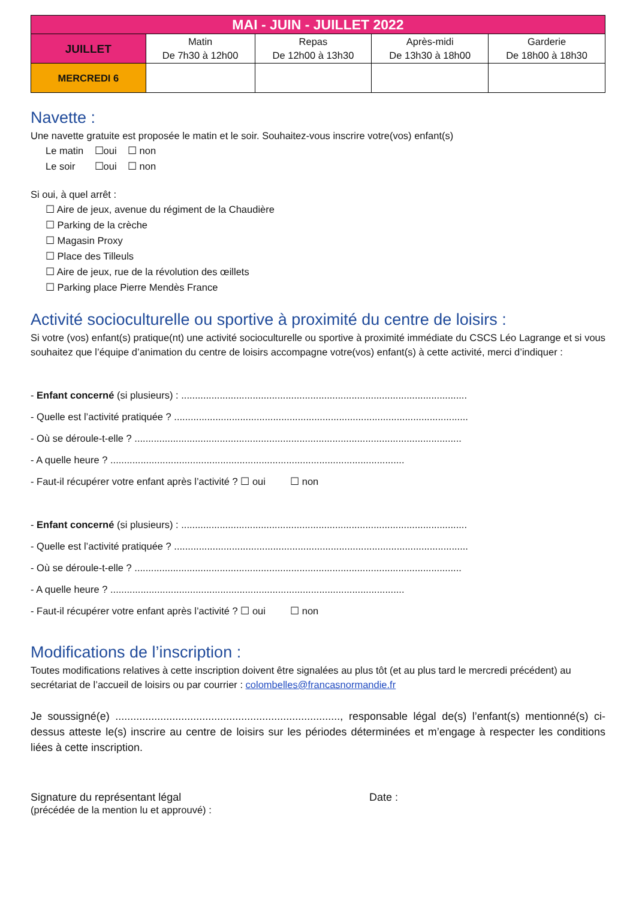| MAI - JUIN - JUILLET 2022 | | | | |
| --- | --- | --- | --- | --- |
| JUILLET | Matin De 7h30 à 12h00 | Repas De 12h00 à 13h30 | Après-midi De 13h30 à 18h00 | Garderie De 18h00 à 18h30 |
| MERCREDI 6 | | | | |
Navette :
Une navette gratuite est proposée le matin et le soir. Souhaitez-vous inscrire votre(vos) enfant(s)
Le matin ☐oui ☐ non
Le soir ☐oui ☐ non
Si oui, à quel arrêt :
☐ Aire de jeux, avenue du régiment de la Chaudière
☐ Parking de la crèche
☐ Magasin Proxy
☐ Place des Tilleuls
☐ Aire de jeux, rue de la révolution des œillets
☐ Parking place Pierre Mendès France
Activité socioculturelle ou sportive à proximité du centre de loisirs :
Si votre (vos) enfant(s) pratique(nt) une activité socioculturelle ou sportive à proximité immédiate du CSCS Léo Lagrange et si vous souhaitez que l’équipe d’animation du centre de loisirs accompagne votre(vos) enfant(s) à cette activité, merci d’indiquer :
- Enfant concerné (si plusieurs) : ........................................................................................................
- Quelle est l’activité pratiquée ? ...........................................................................................................
- Où se déroule-t-elle ? .......................................................................................................................
- A quelle heure ? ...........................................................................................................
- Faut-il récupérer votre enfant après l’activité ? ☐ oui ☐ non
- Enfant concerné (si plusieurs) : ........................................................................................................
- Quelle est l’activité pratiquée ? ...........................................................................................................
- Où se déroule-t-elle ? .......................................................................................................................
- A quelle heure ? ...........................................................................................................
- Faut-il récupérer votre enfant après l’activité ? ☐ oui ☐ non
Modifications de l’inscription :
Toutes modifications relatives à cette inscription doivent être signalées au plus tôt (et au plus tard le mercredi précédent) au secrétariat de l’accueil de loisirs ou par courrier : colombelles@francasnormandie.fr
Je soussigné(e) ..........................................................................., responsable légal de(s) l’enfant(s) mentionné(s) ci-dessus atteste le(s) inscrire au centre de loisirs sur les périodes déterminées et m’engage à respecter les conditions liées à cette inscription.
Signature du représentant légal
(précédée de la mention lu et approuvé) :
Date :